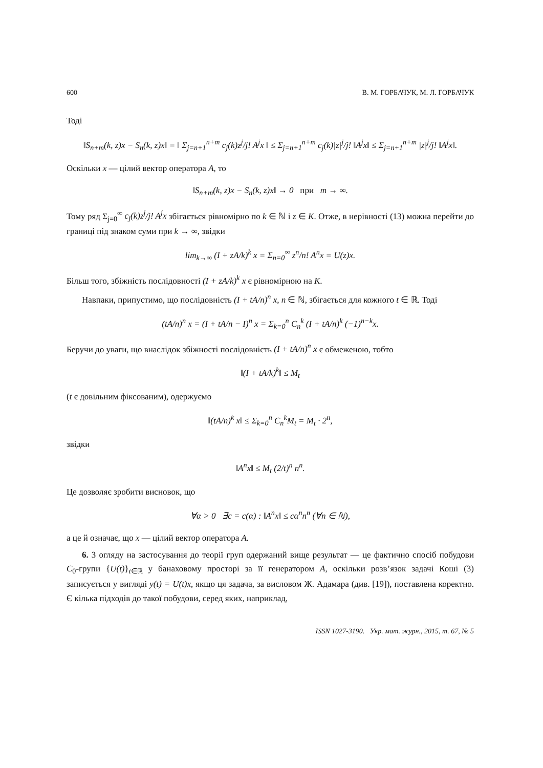600 В. М. ГОРБАЧУК, М. Л. ГОРБАЧУК
Тоді
‖S<sub>n+m</sub>(k, z)x − S<sub>n</sub>(k, z)x‖ = ‖ Σ<sub>j=n+1</sub><sup>n+m</sup> c<sub>j</sub>(k)z<sup>j</sup>/j! A<sup>j</sup>x ‖ ≤ Σ<sub>j=n+1</sub><sup>n+m</sup> c<sub>j</sub>(k)|z|<sup>j</sup>/j! ‖A<sup>j</sup>x‖ ≤ Σ<sub>j=n+1</sub><sup>n+m</sup> |z|<sup>j</sup>/j! ‖A<sup>j</sup>x‖.
Оскільки x — цілий вектор оператора A, то
‖S<sub>n+m</sub>(k, z)x − S<sub>n</sub>(k, z)x‖ → 0 при m → ∞.
Тому ряд Σ<sub>j=0</sub><sup>∞</sup> c<sub>j</sub>(k)z<sup>j</sup>/j! A<sup>j</sup>x збігається рівномірно по k ∈ ℕ і z ∈ K. Отже, в нерівності (13) можна перейти до границі під знаком суми при k → ∞, звідки
lim<sub>k→∞</sub> (I + zA/k)<sup>k</sup> x = Σ<sub>n=0</sub><sup>∞</sup> z<sup>n</sup>/n! A<sup>n</sup>x = U(z)x.
Більш того, збіжність послідовності (I + zA/k)<sup>k</sup> x є рівномірною на K.
Навпаки, припустимо, що послідовність (I + tA/n)<sup>n</sup> x, n ∈ ℕ, збігається для кожного t ∈ ℝ. Тоді
(tA/n)<sup>n</sup> x = (I + tA/n − I)<sup>n</sup> x = Σ<sub>k=0</sub><sup>n</sup> C<sub>n</sub><sup>k</sup> (I + tA/n)<sup>k</sup> (−1)<sup>n−k</sup>x.
Беручи до уваги, що внаслідок збіжності послідовність (I + tA/n)<sup>n</sup> x є обмеженою, тобто
‖(I + tA/k)<sup>k</sup>‖ ≤ M<sub>t</sub>
(t є довільним фіксованим), одержуємо
‖(tA/n)<sup>k</sup> x‖ ≤ Σ<sub>k=0</sub><sup>n</sup> C<sub>n</sub><sup>k</sup>M<sub>t</sub> = M<sub>t</sub> · 2<sup>n</sup>,
звідки
‖A<sup>n</sup>x‖ ≤ M<sub>t</sub> (2/t)<sup>n</sup> n<sup>n</sup>.
Це дозволяє зробити висновок, що
∀α > 0 ∃c = c(α) : ‖A<sup>n</sup>x‖ ≤ cα<sup>n</sup>n<sup>n</sup> (∀n ∈ ℕ),
а це й означає, що x — цілий вектор оператора A.
6. З огляду на застосування до теорії груп одержаний вище результат — це фактично спосіб побудови C<sub>0</sub>-групи {U(t)}<sub>t∈ℝ</sub> у банаховому просторі за її генератором A, оскільки розв’язок задачі Коші (3) записується у вигляді y(t) = U(t)x, якщо ця задача, за висловом Ж. Адамара (див. [19]), поставлена коректно. Є кілька підходів до такої побудови, серед яких, наприклад,
ISSN 1027-3190. Укр. мат. журн., 2015, т. 67, № 5